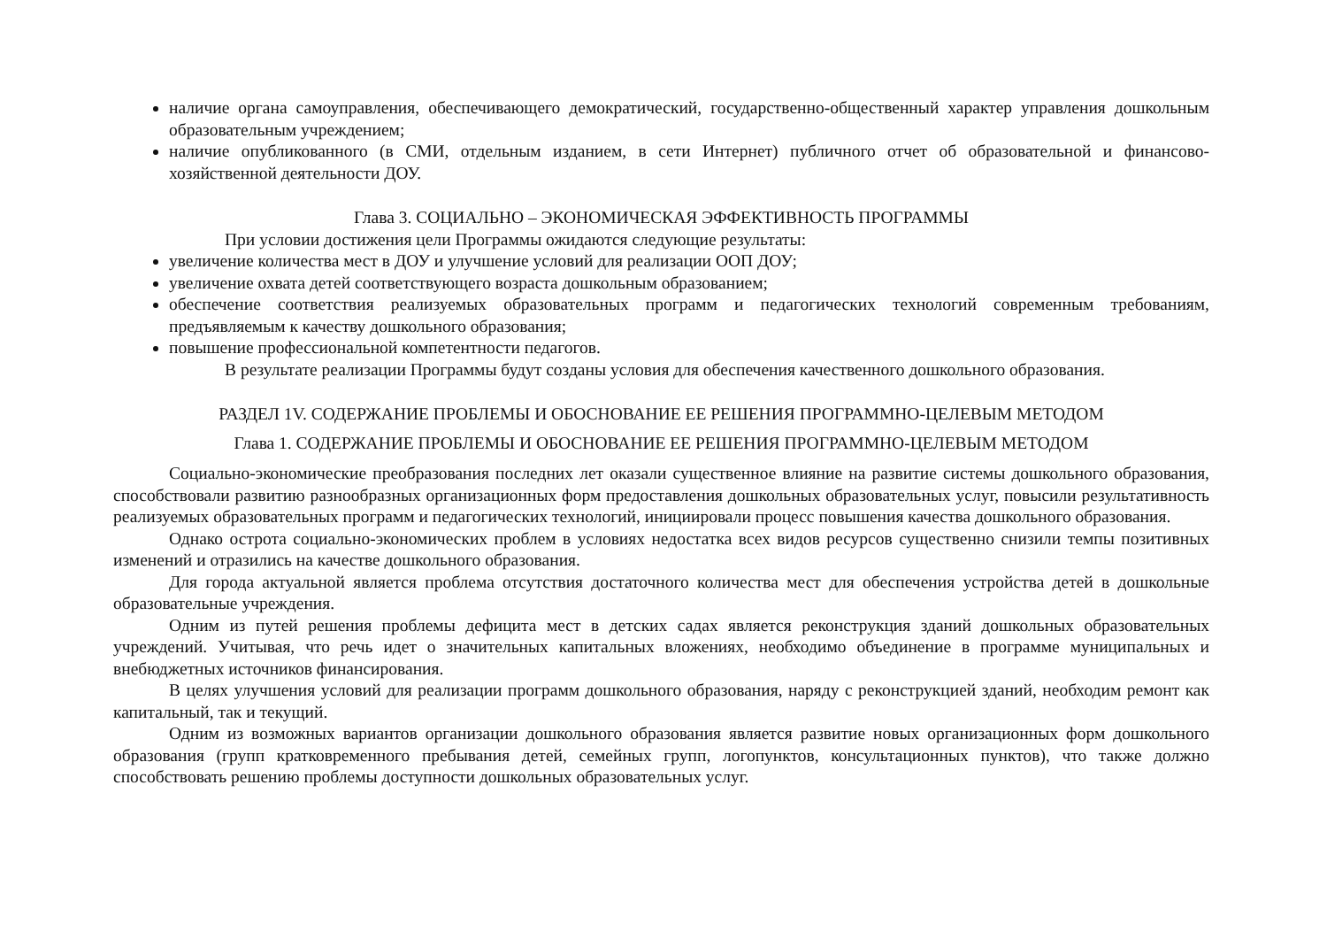наличие органа самоуправления, обеспечивающего демократический, государственно-общественный характер управления дошкольным образовательным учреждением;
наличие опубликованного (в СМИ, отдельным изданием, в сети Интернет) публичного отчет об образовательной и финансово-хозяйственной деятельности ДОУ.
Глава 3. СОЦИАЛЬНО – ЭКОНОМИЧЕСКАЯ ЭФФЕКТИВНОСТЬ ПРОГРАММЫ
При условии достижения цели Программы ожидаются следующие результаты:
увеличение количества мест в ДОУ и улучшение условий для реализации ООП ДОУ;
увеличение охвата детей соответствующего возраста дошкольным образованием;
обеспечение соответствия реализуемых образовательных программ и педагогических технологий современным требованиям, предъявляемым к качеству дошкольного образования;
повышение профессиональной компетентности педагогов.
В результате реализации Программы будут созданы условия для обеспечения качественного дошкольного образования.
РАЗДЕЛ 1V. СОДЕРЖАНИЕ ПРОБЛЕМЫ И ОБОСНОВАНИЕ ЕЕ РЕШЕНИЯ ПРОГРАММНО-ЦЕЛЕВЫМ МЕТОДОМ
Глава 1. СОДЕРЖАНИЕ ПРОБЛЕМЫ И ОБОСНОВАНИЕ ЕЕ РЕШЕНИЯ ПРОГРАММНО-ЦЕЛЕВЫМ МЕТОДОМ
Социально-экономические преобразования последних лет оказали существенное влияние на развитие системы дошкольного образования, способствовали развитию разнообразных организационных форм предоставления дошкольных образовательных услуг, повысили результативность реализуемых образовательных программ и педагогических технологий, инициировали процесс повышения качества дошкольного образования.
Однако острота социально-экономических проблем в условиях недостатка всех видов ресурсов существенно снизили темпы позитивных изменений и отразились на качестве дошкольного образования.
Для города актуальной является проблема отсутствия достаточного количества мест для обеспечения устройства детей в дошкольные образовательные учреждения.
Одним из путей решения проблемы дефицита мест в детских садах является реконструкция зданий дошкольных образовательных учреждений. Учитывая, что речь идет о значительных капитальных вложениях, необходимо объединение в программе муниципальных и внебюджетных источников финансирования.
В целях улучшения условий для реализации программ дошкольного образования, наряду с реконструкцией зданий, необходим ремонт как капитальный, так и текущий.
Одним из возможных вариантов организации дошкольного образования является развитие новых организационных форм дошкольного образования (групп кратковременного пребывания детей, семейных групп, логопунктов, консультационных пунктов), что также должно способствовать решению проблемы доступности дошкольных образовательных услуг.